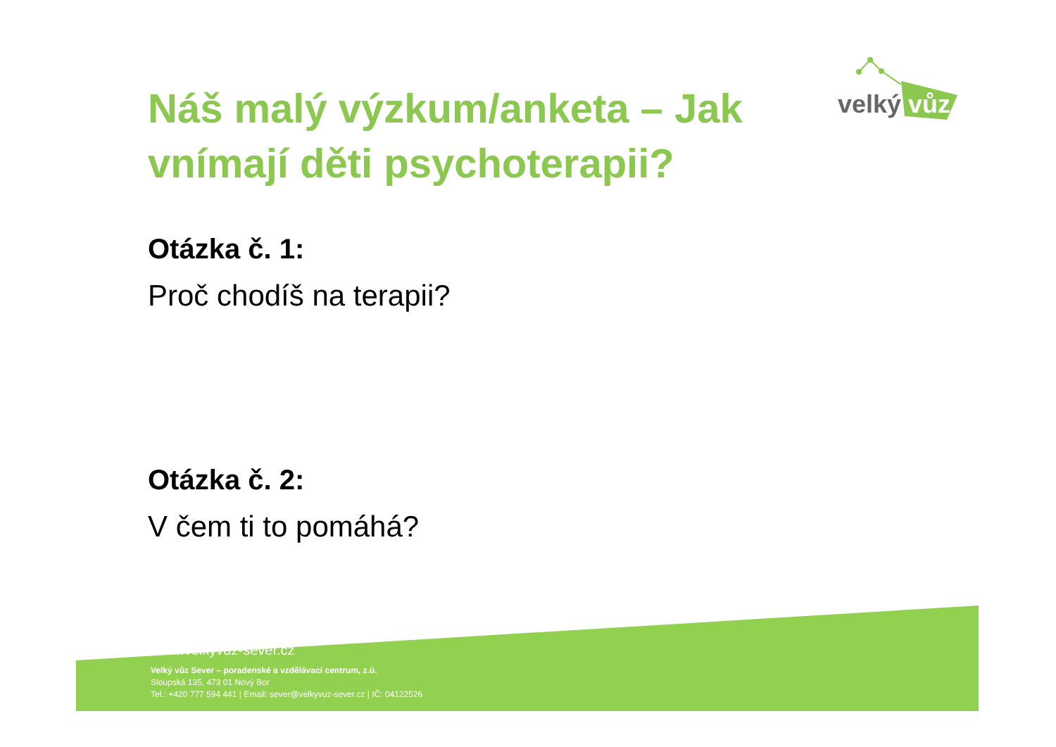velký
vůz
Náš malý výzkum/anketa – Jak vnímají děti psychoterapii?
Otázka č. 1:
Proč chodíš na terapii?
Otázka č. 2:
V čem ti to pomáhá?
www.velkyvuz-sever.cz
Velký vůz Sever – poradenské a vzdělávací centrum, z.ú.
Sloupská 135, 473 01 Nový Bor
Tel.: +420 777 594 441 | Email: sever@velkyvuz-sever.cz | IČ: 04122526